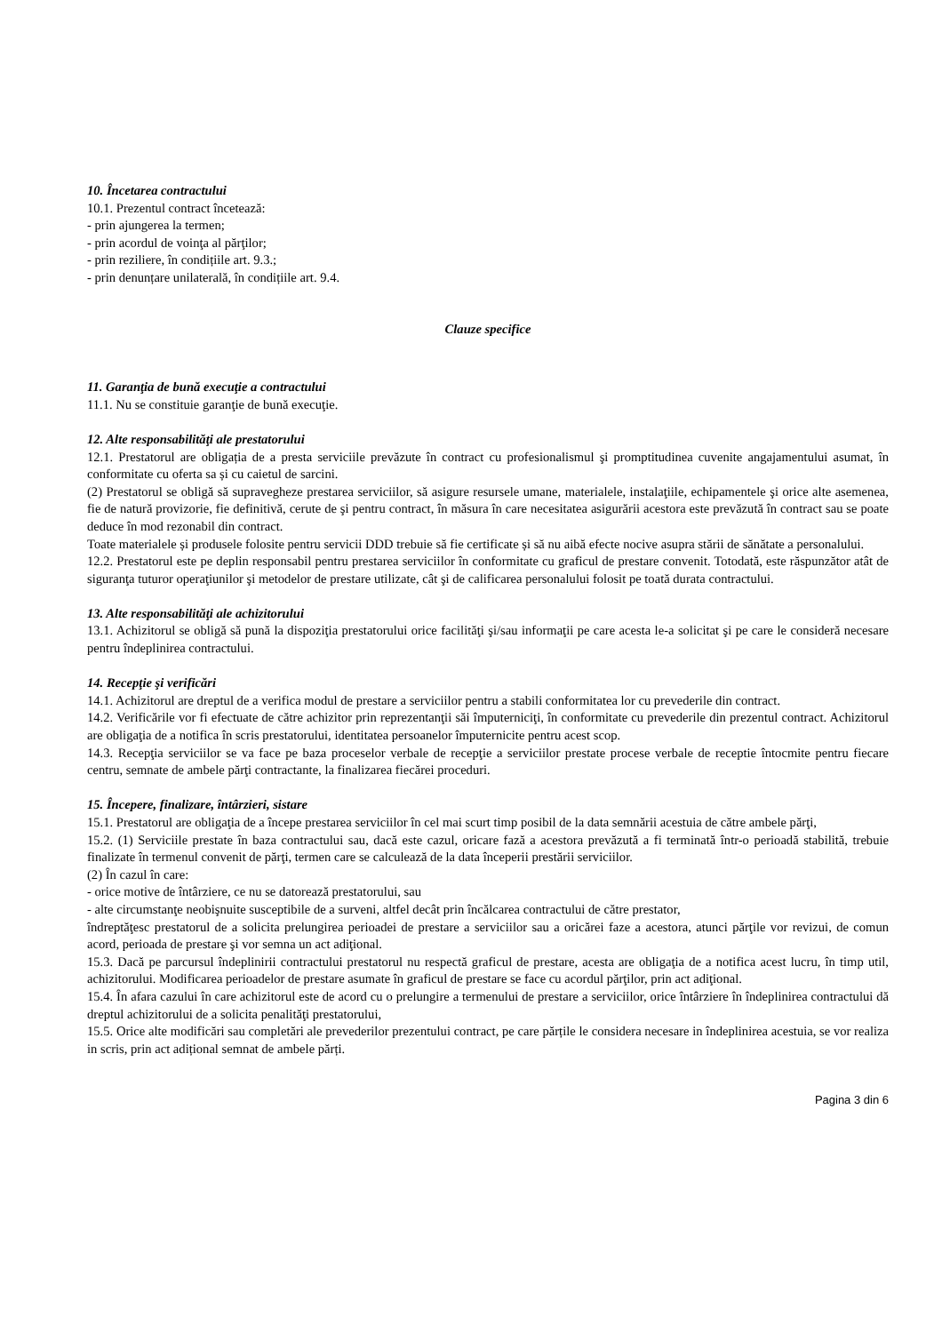10. Încetarea contractului
10.1. Prezentul contract încetează:
- prin ajungerea la termen;
- prin acordul de voinţa al părţilor;
- prin reziliere, în condițiile art. 9.3.;
- prin denunțare unilaterală, în condițiile art. 9.4.
Clauze specifice
11. Garanţia de bună execuţie a contractului
11.1. Nu se constituie garanţie de bună execuţie.
12. Alte responsabilităţi ale prestatorului
12.1. Prestatorul are obligația de a presta serviciile prevăzute în contract cu profesionalismul şi promptitudinea cuvenite angajamentului asumat, în conformitate cu oferta sa și cu caietul de sarcini.
(2) Prestatorul se obligă să supravegheze prestarea serviciilor, să asigure resursele umane, materialele, instalaţiile, echipamentele şi orice alte asemenea, fie de natură provizorie, fie definitivă, cerute de şi pentru contract, în măsura în care necesitatea asigurării acestora este prevăzută în contract sau se poate deduce în mod rezonabil din contract.
Toate materialele și produsele folosite pentru servicii DDD trebuie să fie certificate și să nu aibă efecte nocive asupra stării de sănătate a personalului.
12.2. Prestatorul este pe deplin responsabil pentru prestarea serviciilor în conformitate cu graficul de prestare convenit. Totodată, este răspunzător atât de siguranţa tuturor operaţiunilor şi metodelor de prestare utilizate, cât şi de calificarea personalului folosit pe toată durata contractului.
13. Alte responsabilităţi ale achizitorului
13.1. Achizitorul se obligă să pună la dispoziţia prestatorului orice facilităţi şi/sau informaţii pe care acesta le-a solicitat şi pe care le consideră necesare pentru îndeplinirea contractului.
14. Recepţie şi verificări
14.1. Achizitorul are dreptul de a verifica modul de prestare a serviciilor pentru a stabili conformitatea lor cu prevederile din contract.
14.2. Verificările vor fi efectuate de către achizitor prin reprezentanţii săi împuterniciţi, în conformitate cu prevederile din prezentul contract. Achizitorul are obligaţia de a notifica în scris prestatorului, identitatea persoanelor împuternicite pentru acest scop.
14.3. Recepţia serviciilor se va face pe baza proceselor verbale de recepţie a serviciilor prestate procese verbale de receptie întocmite pentru fiecare centru, semnate de ambele părţi contractante, la finalizarea fiecărei proceduri.
15. Începere, finalizare, întârzieri, sistare
15.1. Prestatorul are obligaţia de a începe prestarea serviciilor în cel mai scurt timp posibil de la data semnării acestuia de către ambele părţi,
15.2. (1) Serviciile prestate în baza contractului sau, dacă este cazul, oricare fază a acestora prevăzută a fi terminată într-o perioadă stabilită, trebuie finalizate în termenul convenit de părţi, termen care se calculează de la data începerii prestării serviciilor.
(2) În cazul în care:
- orice motive de întârziere, ce nu se datorează prestatorului, sau
- alte circumstanţe neobişnuite susceptibile de a surveni, altfel decât prin încălcarea contractului de către prestator,
îndreptăţesc prestatorul de a solicita prelungirea perioadei de prestare a serviciilor sau a oricărei faze a acestora, atunci părţile vor revizui, de comun acord, perioada de prestare şi vor semna un act adiţional.
15.3. Dacă pe parcursul îndeplinirii contractului prestatorul nu respectă graficul de prestare, acesta are obligaţia de a notifica acest lucru, în timp util, achizitorului. Modificarea perioadelor de prestare asumate în graficul de prestare se face cu acordul părţilor, prin act adiţional.
15.4. În afara cazului în care achizitorul este de acord cu o prelungire a termenului de prestare a serviciilor, orice întârziere în îndeplinirea contractului dă dreptul achizitorului de a solicita penalităţi prestatorului,
15.5. Orice alte modificări sau completări ale prevederilor prezentului contract, pe care părțile le considera necesare in îndeplinirea acestuia, se vor realiza in scris, prin act adițional semnat de ambele părți.
Pagina 3 din 6